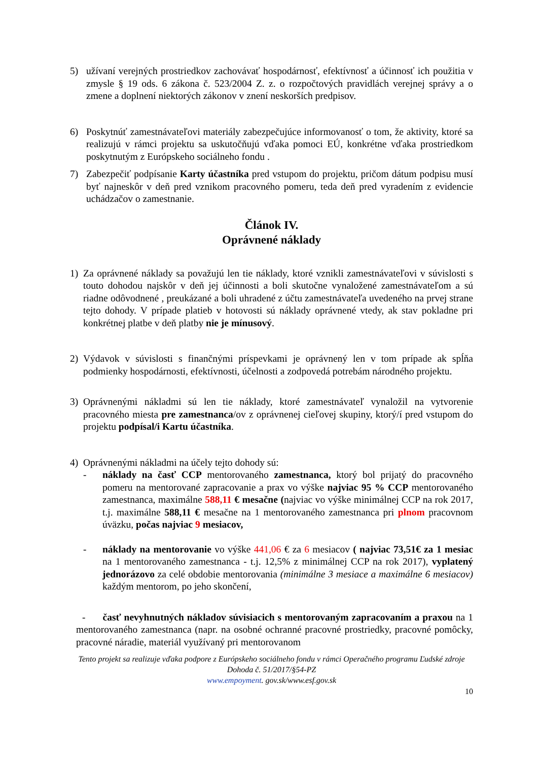5) užívaní verejných prostriedkov zachovávať hospodárnosť, efektívnosť a účinnosť ich použitia v zmysle § 19 ods. 6 zákona č. 523/2004 Z. z. o rozpočtových pravidlách verejnej správy a o zmene a doplnení niektorých zákonov v znení neskorších predpisov.
6) Poskytnúť zamestnávateľovi materiály zabezpečujúce informovanosť o tom, že aktivity, ktoré sa realizujú v rámci projektu sa uskutočňujú vďaka pomoci EÚ, konkrétne vďaka prostriedkom poskytnutým z Európskeho sociálneho fondu .
7) Zabezpečiť podpísanie Karty účastníka pred vstupom do projektu, pričom dátum podpisu musí byť najneskôr v deň pred vznikom pracovného pomeru, teda deň pred vyradením z evidencie uchádzačov o zamestnanie.
Článok IV.
Oprávnené náklady
1) Za oprávnené náklady sa považujú len tie náklady, ktoré vznikli zamestnávateľovi v súvislosti s touto dohodou najskôr v deň jej účinnosti a boli skutočne vynaložené zamestnávateľom a sú riadne odôvodnené , preukázané a boli uhradené z účtu zamestnávateľa uvedeného na prvej strane tejto dohody. V prípade platieb v hotovosti sú náklady oprávnené vtedy, ak stav pokladne pri konkrétnej platbe v deň platby nie je mínusový.
2) Výdavok v súvislosti s finančnými príspevkami je oprávnený len v tom prípade ak spĺňa podmienky hospodárnosti, efektívnosti, účelnosti a zodpovedá potrebám národného projektu.
3) Oprávnenými nákladmi sú len tie náklady, ktoré zamestnávateľ vynaložil na vytvorenie pracovného miesta pre zamestnanca/ov z oprávnenej cieľovej skupiny, ktorý/í pred vstupom do projektu podpísal/i Kartu účastníka.
4) Oprávnenými nákladmi na účely tejto dohody sú:
- náklady na časť CCP mentorovaného zamestnanca, ktorý bol prijatý do pracovného pomeru na mentorované zapracovanie a prax vo výške najviac 95 % CCP mentorovaného zamestnanca, maximálne 588,11 € mesačne (najviac vo výške minimálnej CCP na rok 2017, t.j. maximálne 588,11 € mesačne na 1 mentorovaného zamestnanca pri plnom pracovnom úväzku, počas najviac 9 mesiacov,
- náklady na mentorovanie vo výške 441,06 € za 6 mesiacov ( najviac 73,51€ za 1 mesiac na 1 mentorovaného zamestnanca - t.j. 12,5% z minimálnej CCP na rok 2017), vyplatený jednorázovo za celé obdobie mentorovania (minimálne 3 mesiace a maximálne 6 mesiacov) každým mentorom, po jeho skončení,
- časť nevyhnutných nákladov súvisiacich s mentorovaným zapracovaním a praxou na 1 mentorovaného zamestnanca (napr. na osobné ochranné pracovné prostriedky, pracovné pomôcky, pracovné náradie, materiál využívaný pri mentorovanom
Tento projekt sa realizuje vďaka podpore z Európskeho sociálneho fondu v rámci Operačného programu Ľudské zdroje
Dohoda č. 51/2017/§54-PZ
www.empoyment. gov.sk/www.esf.gov.sk
10